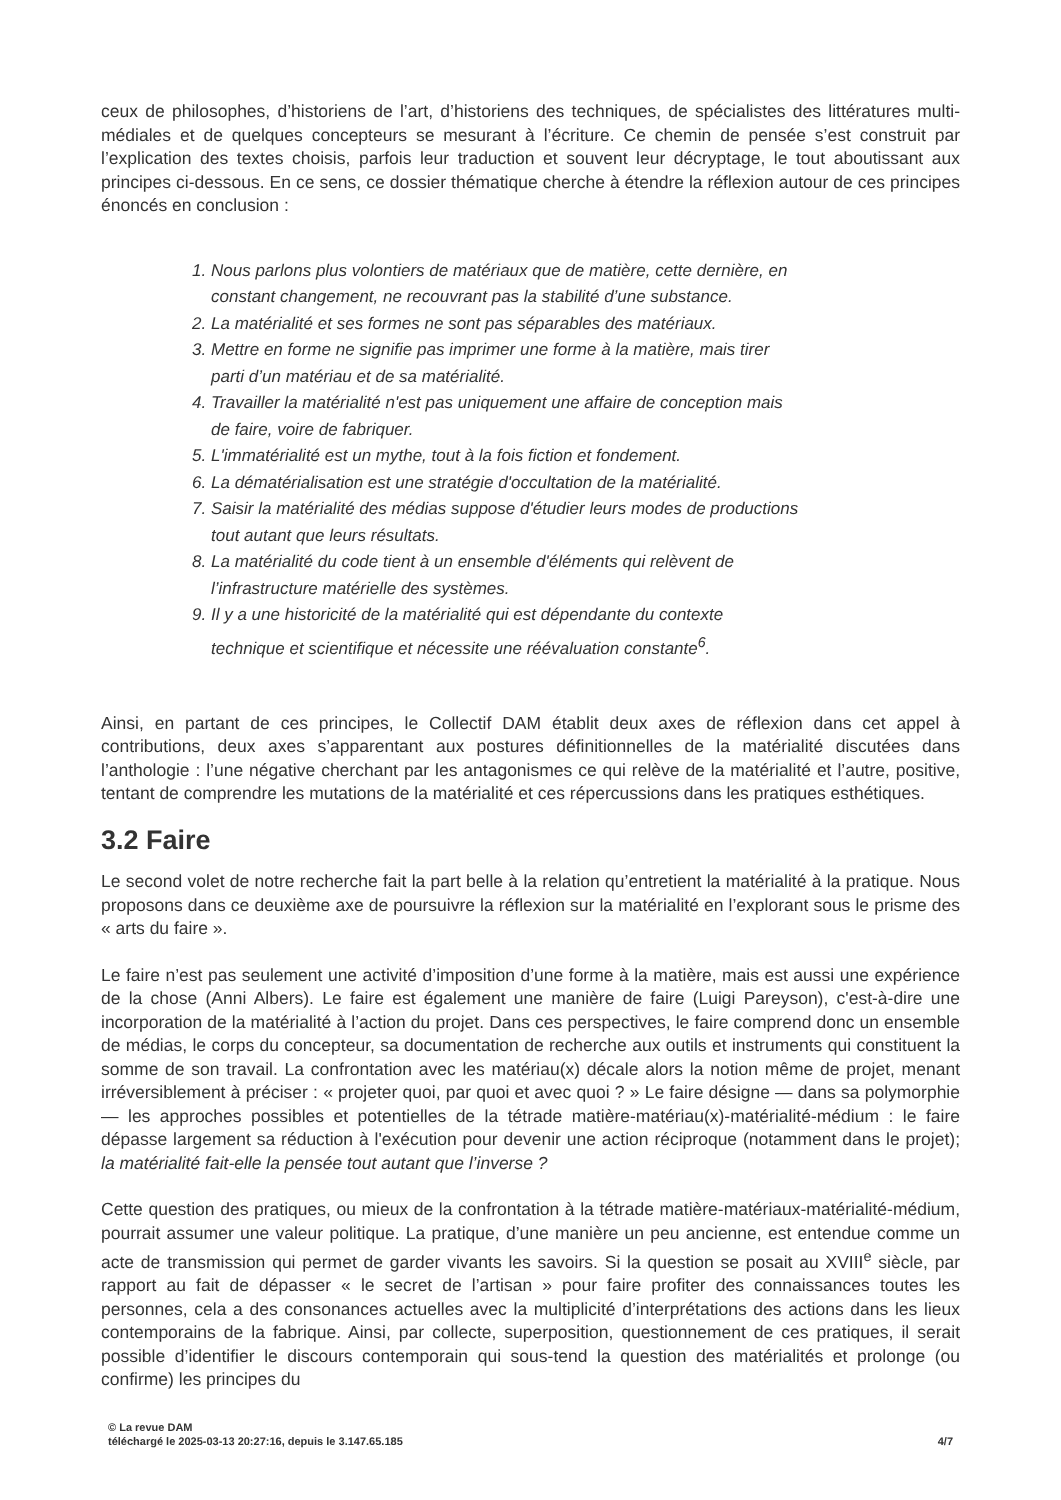ceux de philosophes, d’historiens de l’art, d’historiens des techniques, de spécialistes des littératures multi-médiales et de quelques concepteurs se mesurant à l’écriture. Ce chemin de pensée s’est construit par l’explication des textes choisis, parfois leur traduction et souvent leur décryptage, le tout aboutissant aux principes ci-dessous. En ce sens, ce dossier thématique cherche à étendre la réflexion autour de ces principes énoncés en conclusion :
1. Nous parlons plus volontiers de matériaux que de matière, cette dernière, en constant changement, ne recouvrant pas la stabilité d’une substance.
2. La matérialité et ses formes ne sont pas séparables des matériaux.
3. Mettre en forme ne signifie pas imprimer une forme à la matière, mais tirer parti d’un matériau et de sa matérialité.
4. Travailler la matérialité n'est pas uniquement une affaire de conception mais de faire, voire de fabriquer.
5. L'immatérialité est un mythe, tout à la fois fiction et fondement.
6. La dématérialisation est une stratégie d'occultation de la matérialité.
7. Saisir la matérialité des médias suppose d'étudier leurs modes de productions tout autant que leurs résultats.
8. La matérialité du code tient à un ensemble d'éléments qui relèvent de l’infrastructure matérielle des systèmes.
9. Il y a une historicité de la matérialité qui est dépendante du contexte technique et scientifique et nécessite une réévaluation constante<sup>6</sup>.
Ainsi, en partant de ces principes, le Collectif DAM établit deux axes de réflexion dans cet appel à contributions, deux axes s’apparentant aux postures définitionnelles de la matérialité discutées dans l’anthologie : l’une négative cherchant par les antagonismes ce qui relève de la matérialité et l’autre, positive, tentant de comprendre les mutations de la matérialité et ces répercussions dans les pratiques esthétiques.
3.2 Faire
Le second volet de notre recherche fait la part belle à la relation qu’entretient la matérialité à la pratique. Nous proposons dans ce deuxième axe de poursuivre la réflexion sur la matérialité en l’explorant sous le prisme des « arts du faire ».
Le faire n’est pas seulement une activité d’imposition d’une forme à la matière, mais est aussi une expérience de la chose (Anni Albers). Le faire est également une manière de faire (Luigi Pareyson), c'est-à-dire une incorporation de la matérialité à l’action du projet. Dans ces perspectives, le faire comprend donc un ensemble de médias, le corps du concepteur, sa documentation de recherche aux outils et instruments qui constituent la somme de son travail. La confrontation avec les matériau(x) décale alors la notion même de projet, menant irréversiblement à préciser : « projeter quoi, par quoi et avec quoi ? » Le faire désigne — dans sa polymorphie — les approches possibles et potentielles de la tétrade matière-matériau(x)-matérialité-médium : le faire dépasse largement sa réduction à l'exécution pour devenir une action réciproque (notamment dans le projet); la matérialité fait-elle la pensée tout autant que l’inverse ?
Cette question des pratiques, ou mieux de la confrontation à la tétrade matière-matériaux-matérialité-médium, pourrait assumer une valeur politique. La pratique, d’une manière un peu ancienne, est entendue comme un acte de transmission qui permet de garder vivants les savoirs. Si la question se posait au XVIII<sup>e</sup> siècle, par rapport au fait de dépasser « le secret de l’artisan » pour faire profiter des connaissances toutes les personnes, cela a des consonances actuelles avec la multiplicité d’interprétations des actions dans les lieux contemporains de la fabrique. Ainsi, par collecte, superposition, questionnement de ces pratiques, il serait possible d’identifier le discours contemporain qui sous-tend la question des matérialités et prolonge (ou confirme) les principes du
© La revue DAM
téléchargé le 2025-03-13 20:27:16, depuis le 3.147.65.185 4/7